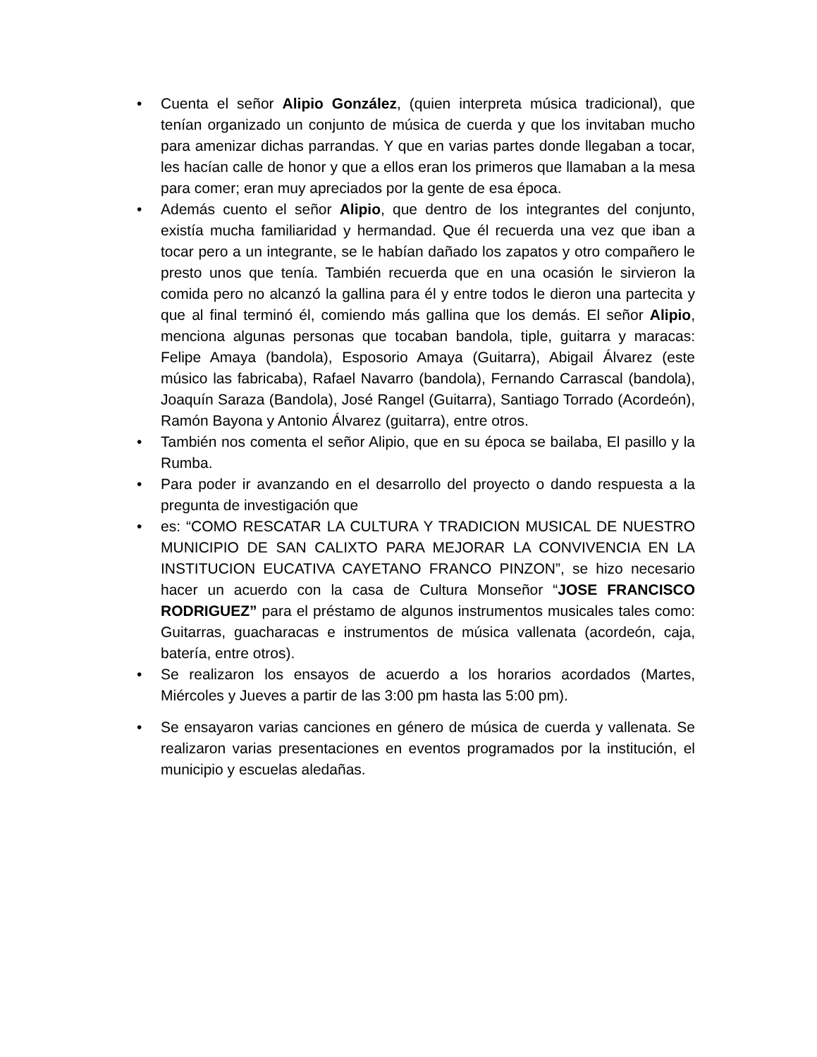• Cuenta el señor Alipio González, (quien interpreta música tradicional), que tenían organizado un conjunto de música de cuerda y que los invitaban mucho para amenizar dichas parrandas. Y que en varias partes donde llegaban a tocar, les hacían calle de honor y que a ellos eran los primeros que llamaban a la mesa para comer; eran muy apreciados por la gente de esa época.
• Además cuento el señor Alipio, que dentro de los integrantes del conjunto, existía mucha familiaridad y hermandad. Que él recuerda una vez que iban a tocar pero a un integrante, se le habían dañado los zapatos y otro compañero le presto unos que tenía. También recuerda que en una ocasión le sirvieron la comida pero no alcanzó la gallina para él y entre todos le dieron una partecita y que al final terminó él, comiendo más gallina que los demás. El señor Alipio, menciona algunas personas que tocaban bandola, tiple, guitarra y maracas: Felipe Amaya (bandola), Esposorio Amaya (Guitarra), Abigail Álvarez (este músico las fabricaba), Rafael Navarro (bandola), Fernando Carrascal (bandola), Joaquín Saraza (Bandola), José Rangel (Guitarra), Santiago Torrado (Acordeón), Ramón Bayona y Antonio Álvarez (guitarra), entre otros.
• También nos comenta el señor Alipio, que en su época se bailaba, El pasillo y la Rumba.
• Para poder ir avanzando en el desarrollo del proyecto o dando respuesta a la pregunta de investigación que
• es: “COMO RESCATAR LA CULTURA Y TRADICION MUSICAL DE NUESTRO MUNICIPIO DE SAN CALIXTO PARA MEJORAR LA CONVIVENCIA EN LA INSTITUCION EUCATIVA CAYETANO FRANCO PINZON”, se hizo necesario hacer un acuerdo con la casa de Cultura Monseñor “JOSE FRANCISCO RODRIGUEZ” para el préstamo de algunos instrumentos musicales tales como: Guitarras, guacharacas e instrumentos de música vallenata (acordeón, caja, batería, entre otros).
• Se realizaron los ensayos de acuerdo a los horarios acordados (Martes, Miércoles y Jueves a partir de las 3:00 pm hasta las 5:00 pm).
• Se ensayaron varias canciones en género de música de cuerda y vallenata. Se realizaron varias presentaciones en eventos programados por la institución, el municipio y escuelas aledañas.